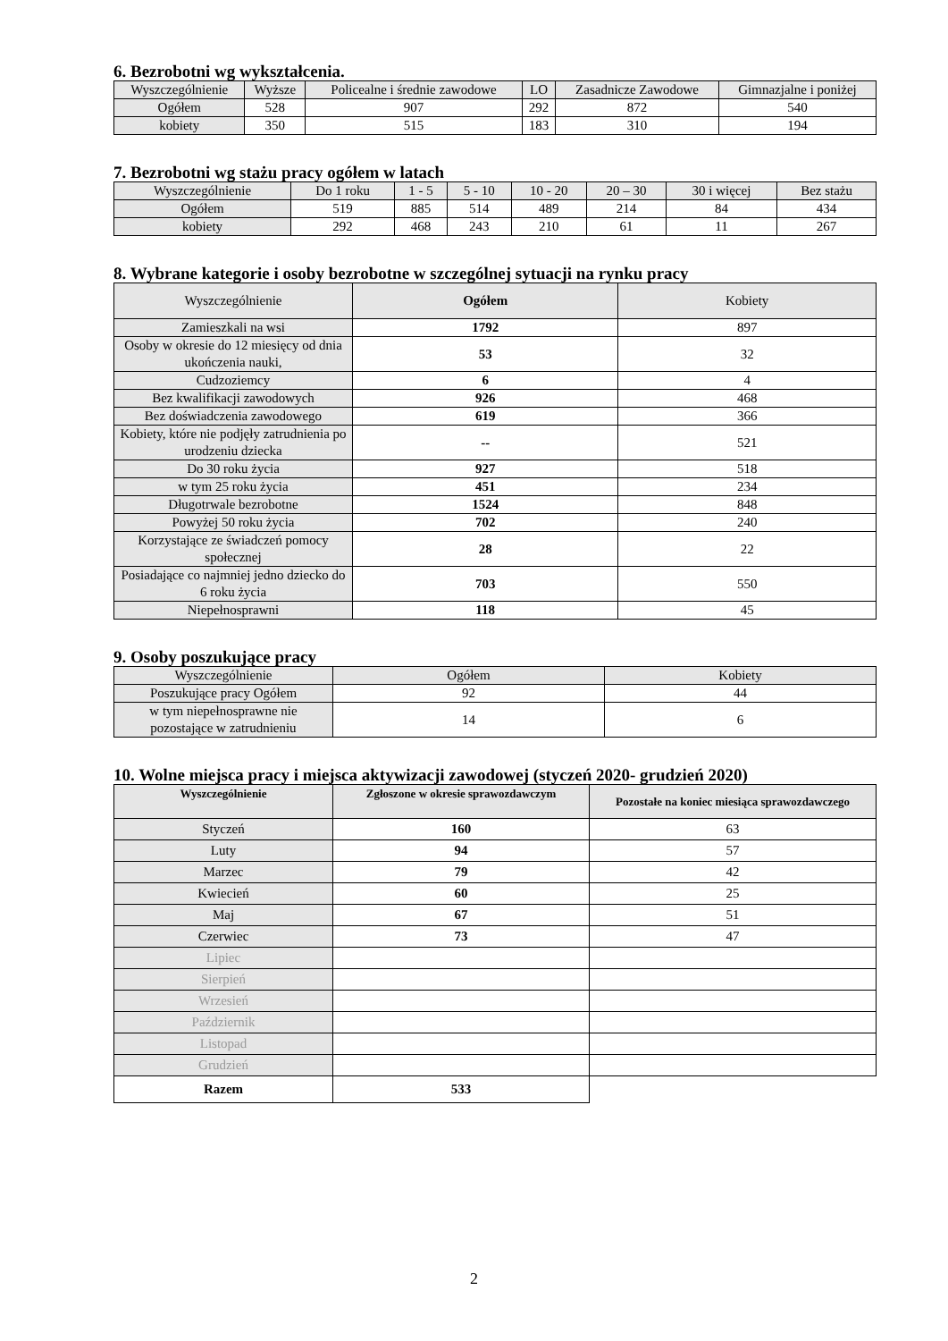6. Bezrobotni wg wykształcenia.
| Wyszczególnienie | Wyższe | Policealne i średnie zawodowe | LO | Zasadnicze Zawodowe | Gimnazjalne i poniżej |
| --- | --- | --- | --- | --- | --- |
| Ogółem | 528 | 907 | 292 | 872 | 540 |
| kobiety | 350 | 515 | 183 | 310 | 194 |
7. Bezrobotni wg stażu pracy ogółem w latach
| Wyszczególnienie | Do 1 roku | 1 - 5 | 5 - 10 | 10 - 20 | 20 – 30 | 30 i więcej | Bez stażu |
| --- | --- | --- | --- | --- | --- | --- | --- |
| Ogółem | 519 | 885 | 514 | 489 | 214 | 84 | 434 |
| kobiety | 292 | 468 | 243 | 210 | 61 | 11 | 267 |
8. Wybrane kategorie i osoby bezrobotne w szczególnej sytuacji na rynku pracy
| Wyszczególnienie | Ogółem | Kobiety |
| --- | --- | --- |
| Zamieszkali na wsi | 1792 | 897 |
| Osoby w okresie do 12 miesięcy od dnia ukończenia nauki, | 53 | 32 |
| Cudzoziemcy | 6 | 4 |
| Bez kwalifikacji zawodowych | 926 | 468 |
| Bez doświadczenia zawodowego | 619 | 366 |
| Kobiety, które nie podjęły zatrudnienia po urodzeniu dziecka | -- | 521 |
| Do 30 roku życia | 927 | 518 |
| w tym 25 roku życia | 451 | 234 |
| Długotrwale bezrobotne | 1524 | 848 |
| Powyżej 50 roku życia | 702 | 240 |
| Korzystające ze świadczeń pomocy społecznej | 28 | 22 |
| Posiadające co najmniej jedno dziecko do 6 roku życia | 703 | 550 |
| Niepełnosprawni | 118 | 45 |
9. Osoby poszukujące pracy
| Wyszczególnienie | Ogółem | Kobiety |
| --- | --- | --- |
| Poszukujące pracy Ogółem | 92 | 44 |
| w tym niepełnosprawne nie pozostające w zatrudnieniu | 14 | 6 |
10. Wolne miejsca pracy i miejsca aktywizacji zawodowej (styczeń 2020- grudzień 2020)
| Wyszczególnienie | Zgłoszone w okresie sprawozdawczym | Pozostałe na koniec miesiąca sprawozdawczego |
| --- | --- | --- |
| Styczeń | 160 | 63 |
| Luty | 94 | 57 |
| Marzec | 79 | 42 |
| Kwiecień | 60 | 25 |
| Maj | 67 | 51 |
| Czerwiec | 73 | 47 |
| Lipiec | | |
| Sierpień | | |
| Wrzesień | | |
| Październik | | |
| Listopad | | |
| Grudzień | | |
| Razem | 533 | |
2